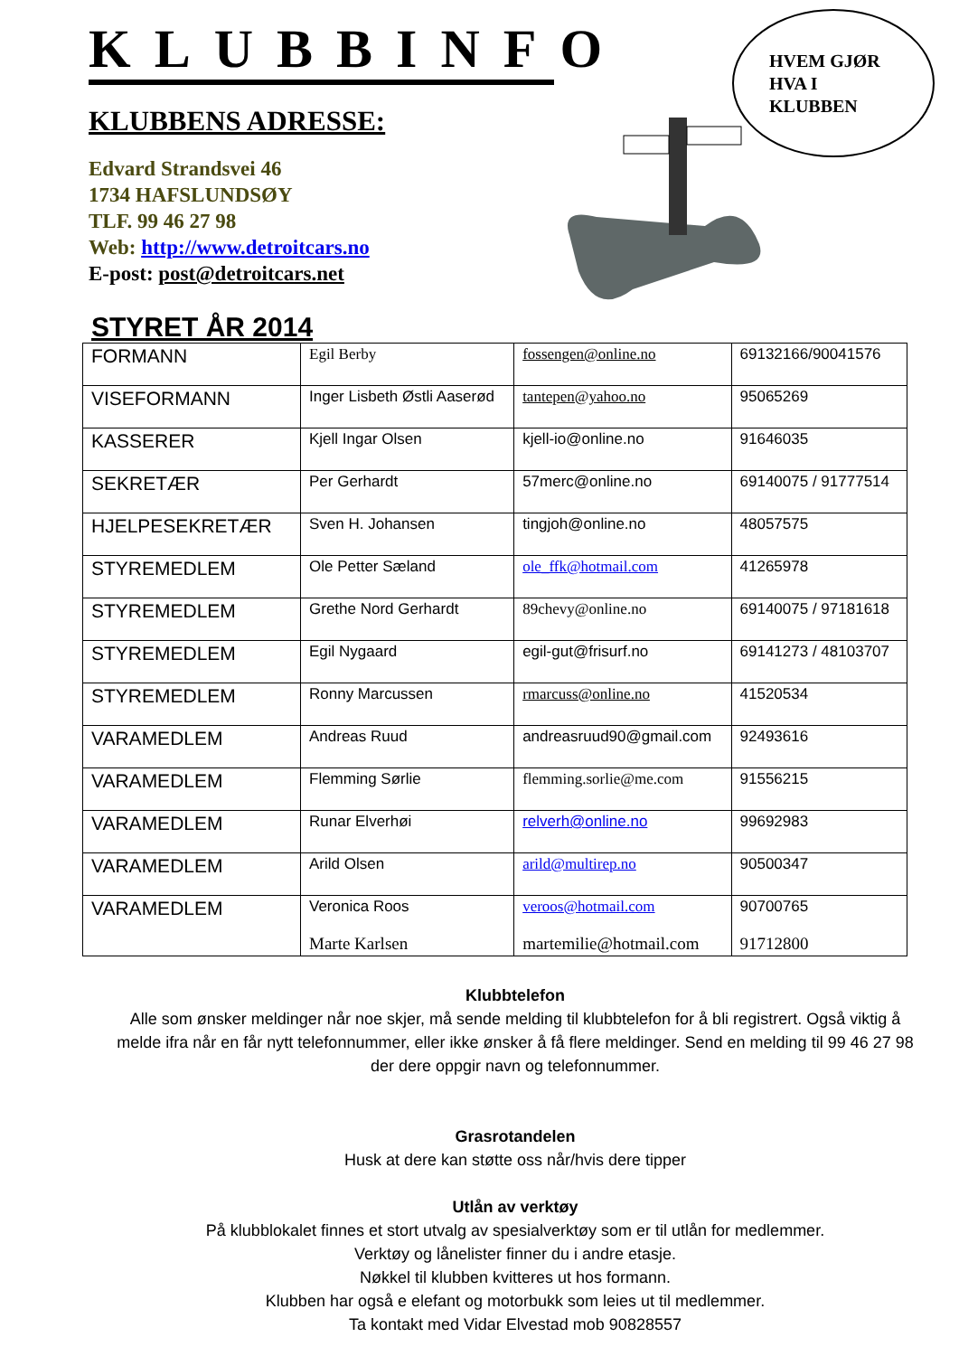HVEM GJØR
HVA I
KLUBBEN
KLUBBINFO
KLUBBENS ADRESSE:
Edvard Strandsvei 46
1734 HAFSLUNDSØY
TLF. 99 46 27 98
Web: http://www.detroitcars.no
E-post: post@detroitcars.net
STYRET ÅR 2014
| FORMANN | Egil Berby | fossengen@online.no | 69132166/90041576 |
| VISEFORMANN | Inger Lisbeth Østli Aaserød | tantepen@yahoo.no | 95065269 |
| KASSERER | Kjell Ingar Olsen | kjell-io@online.no | 91646035 |
| SEKRETÆR | Per Gerhardt | 57merc@online.no | 69140075 / 91777514 |
| HJELPESEKRETÆR | Sven H. Johansen | tingjoh@online.no | 48057575 |
| STYREMEDLEM | Ole Petter Sæland | ole_ffk@hotmail.com | 41265978 |
| STYREMEDLEM | Grethe Nord Gerhardt | 89chevy@online.no | 69140075 / 97181618 |
| STYREMEDLEM | Egil Nygaard | egil-gut@frisurf.no | 69141273 / 48103707 |
| STYREMEDLEM | Ronny Marcussen | rmarcuss@online.no | 41520534 |
| VARAMEDLEM | Andreas Ruud | andreasruud90@gmail.com | 92493616 |
| VARAMEDLEM | Flemming Sørlie | flemming.sorlie@me.com | 91556215 |
| VARAMEDLEM | Runar Elverhøi | relverh@online.no | 99692983 |
| VARAMEDLEM | Arild Olsen | arild@multirep.no | 90500347 |
| VARAMEDLEM | Veronica Roos Marte Karlsen | veroos@hotmail.com martemilie@hotmail.com | 90700765 91712800 |
Klubbtelefon
Alle som ønsker meldinger når noe skjer, må sende melding til klubbtelefon for å bli registrert. Også viktig å melde ifra når en får nytt telefonnummer, eller ikke ønsker å få flere meldinger. Send en melding til 99 46 27 98 der dere oppgir navn og telefonnummer.
Grasrotandelen
Husk at dere kan støtte oss når/hvis dere tipper
Utlån av verktøy
På klubblokalet finnes et stort utvalg av spesialverktøy som er til utlån for medlemmer.
Verktøy og lånelister finner du i andre etasje.
Nøkkel til klubben kvitteres ut hos formann.
Klubben har også e elefant og motorbukk som leies ut til medlemmer.
Ta kontakt med Vidar Elvestad mob 90828557